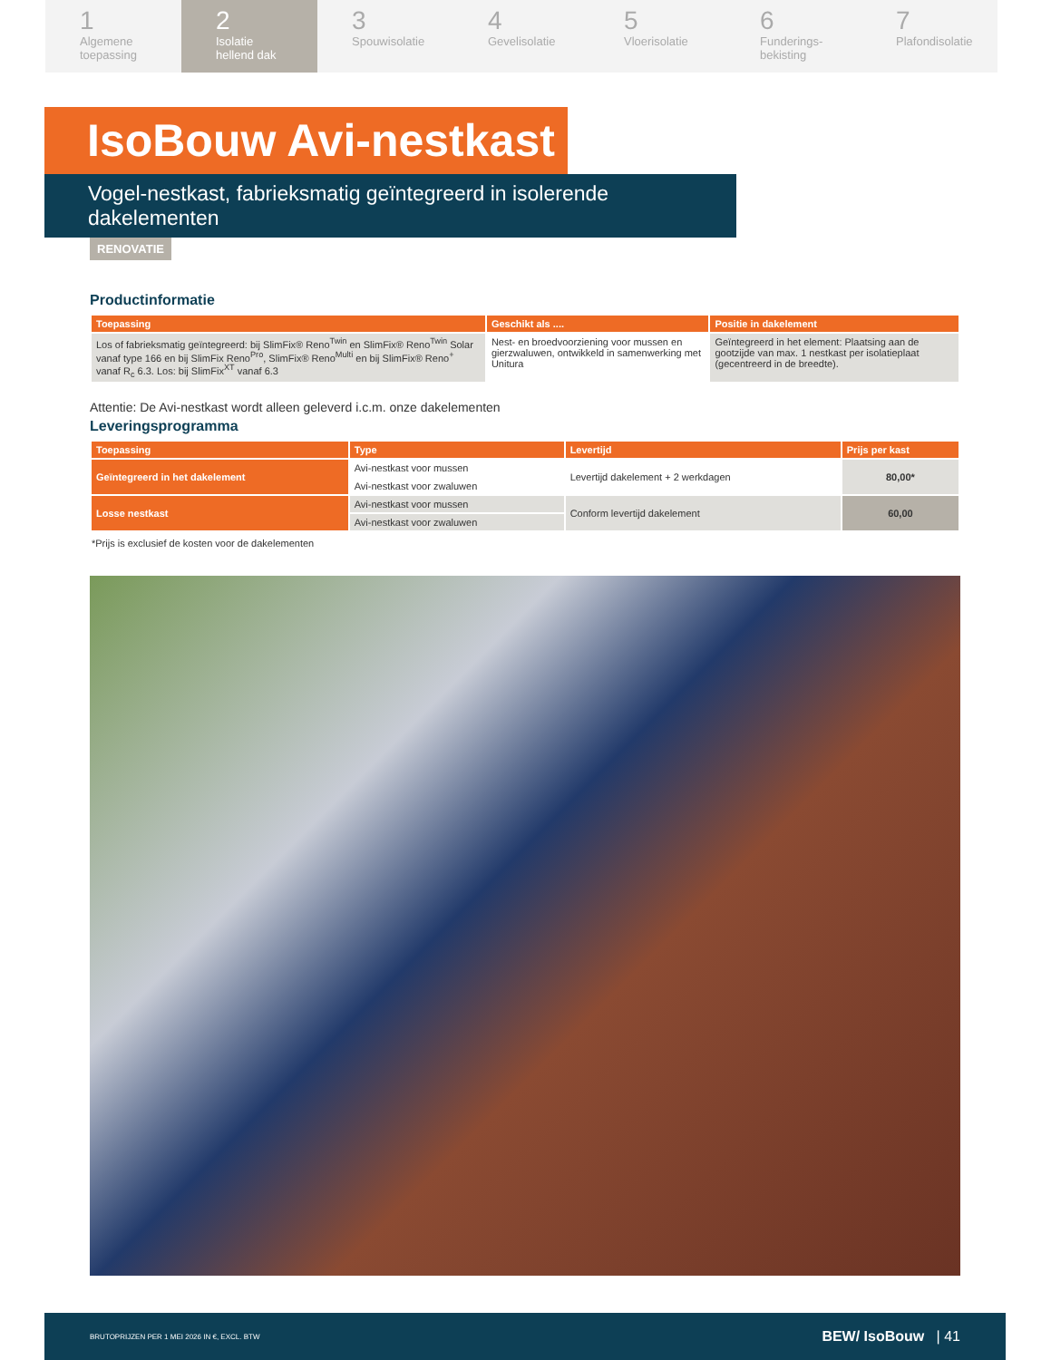1
Algemene
toepassing
2
Isolatie
hellend dak
3
Spouwisolatie
4
Gevelisolatie
5
Vloerisolatie
6
Funderings-
bekisting
7
Plafondisolatie
IsoBouw Avi-nestkast
Vogel-nestkast, fabrieksmatig geïntegreerd in isolerende dakelementen
RENOVATIE
Productinformatie
| Toepassing | Geschikt als .... | Positie in dakelement |
| --- | --- | --- |
| Los of fabrieksmatig geïntegreerd: bij SlimFix® Reno<sup>Twin</sup> en SlimFix® Reno<sup>Twin</sup> Solar vanaf type 166 en bij SlimFix Reno<sup>Pro</sup>, SlimFix® Reno<sup>Multi</sup> en bij SlimFix® Reno<sup>+</sup> vanaf R<sub>c</sub> 6.3. Los: bij SlimFix<sup>XT</sup> vanaf 6.3 | Nest- en broedvoorziening voor mussen en gierzwaluwen, ontwikkeld in samenwerking met Unitura | Geïntegreerd in het element: Plaatsing aan de gootzijde van max. 1 nestkast per isolatieplaat (gecentreerd in de breedte). |
Attentie: De Avi-nestkast wordt alleen geleverd i.c.m. onze dakelementen
Leveringsprogramma
| Toepassing | Type | Levertijd | Prijs per kast |
| --- | --- | --- | --- |
| Geïntegreerd in het dakelement | Avi-nestkast voor mussen | Levertijd dakelement + 2 werkdagen | 80,00* |
| | Avi-nestkast voor zwaluwen | | |
| Losse nestkast | Avi-nestkast voor mussen | Conform levertijd dakelement | 60,00 |
| | Avi-nestkast voor zwaluwen | | |
*Prijs is exclusief de kosten voor de dakelementen
BRUTOPRIJZEN PER 1 MEI 2026 IN €, EXCL. BTW BEW/ IsoBouw | 41